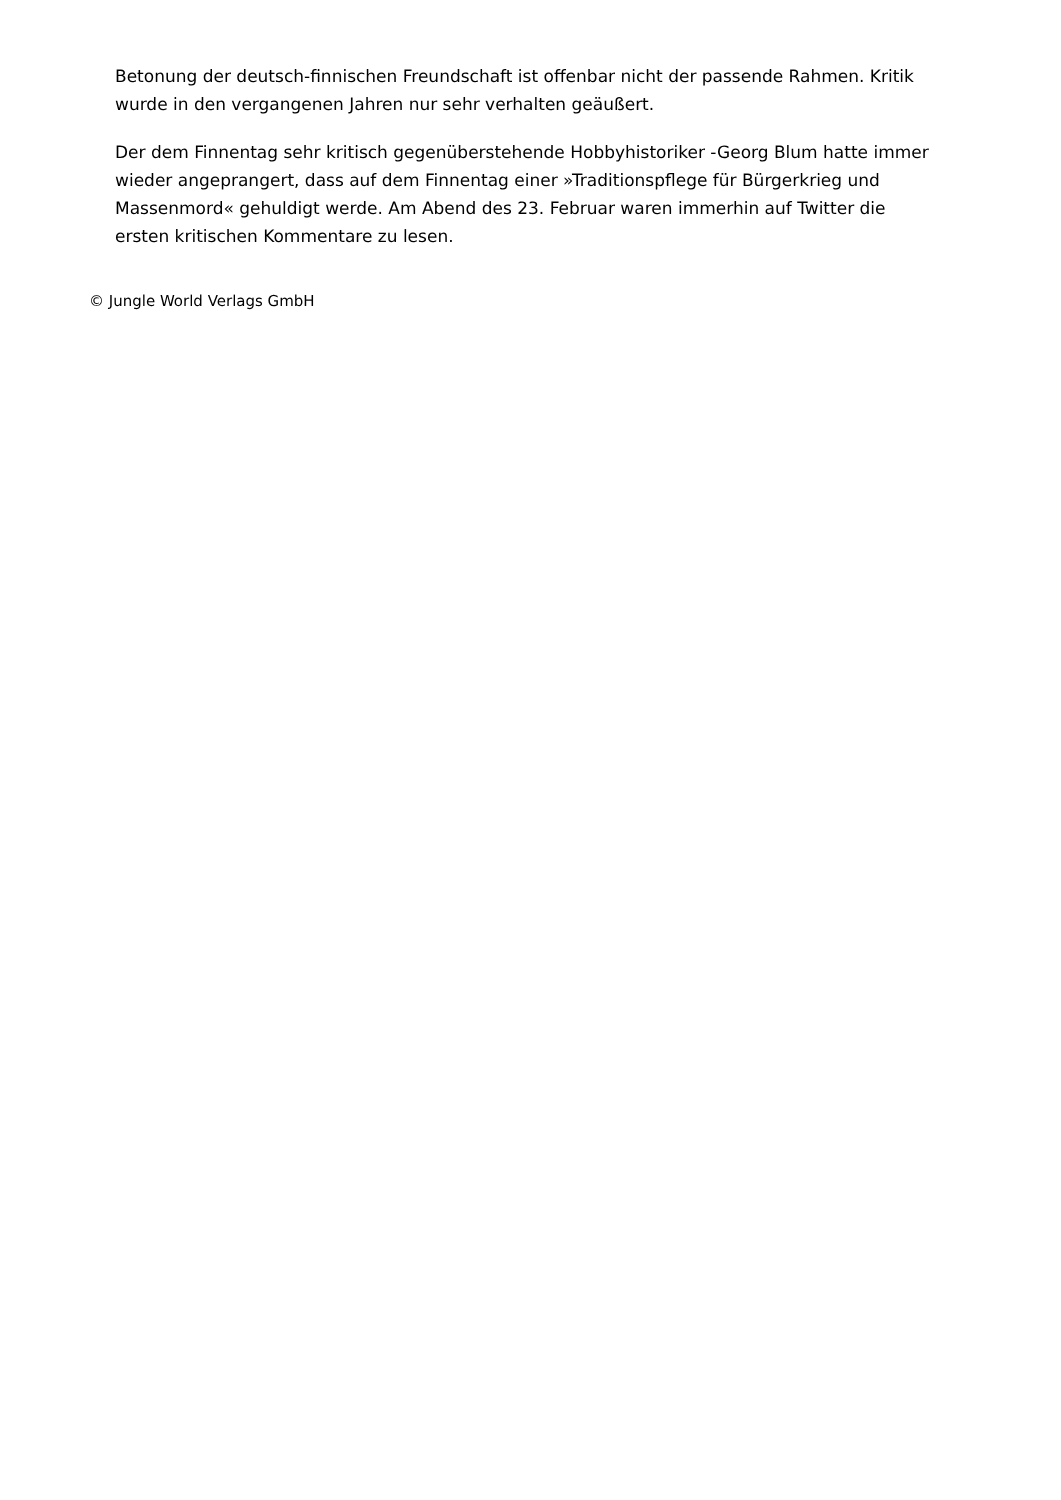Betonung der deutsch-finnischen Freundschaft ist offenbar nicht der passende Rahmen. Kritik wurde in den vergangenen Jahren nur sehr verhalten geäußert.
Der dem Finnentag sehr kritisch gegenüberstehende Hobbyhistoriker -Georg Blum hatte immer wieder angeprangert, dass auf dem Finnentag einer »Traditionspflege für Bürgerkrieg und Massenmord« gehuldigt werde. Am Abend des 23. Februar waren immerhin auf Twitter die ersten kritischen Kommentare zu lesen.
© Jungle World Verlags GmbH